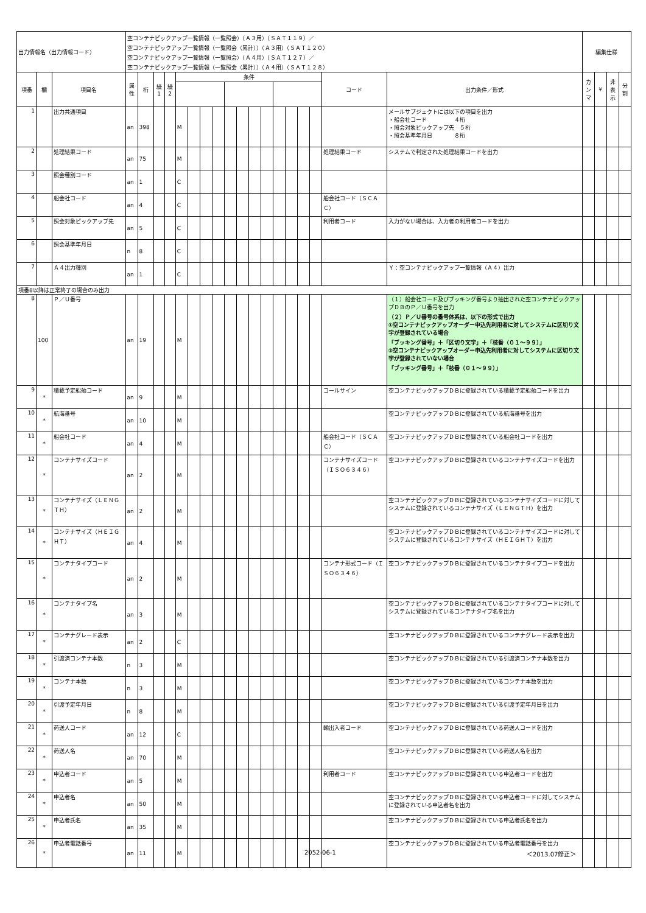| 出力情報名（出力情報コード） | | | 空コンテナピックアップ一覧情報（一覧照会）（Ａ３用）（ＳＡＴ１１９）／ 空コンテナピックアップ一覧情報（一覧照会（累計））（Ａ３用）（ＳＡＴ１２０） 空コンテナピックアップ一覧情報（一覧照会）（Ａ４用）（ＳＡＴ１２７）／ 空コンテナピックアップ一覧情報（一覧照会（累計））（Ａ４用）（ＳＡＴ１２８） | | | | | | | | | | | | | | | | | | 編集仕様 | | | |
| 項番 | 欄 | 項目名 | 属性 | 桁 | 繰1 | 繰2 | 条件 | | | | | | | | | | | | コード | 出力条件／形式 | カンマ | ¥ | 非表示 | 分割 |
| 1 | | 出力共通項目 | an | 398 | | | M | | | | | | | | | | | | | メールサブジェクトには以下の項目を出力 ・船会社コード ４桁 ・照会対象ピックアップ先 ５桁 ・照会基準年月日 ８桁 | | | | |
| 2 | | 処理結果コード | an | 75 | | | M | | | | | | | | | | | | 処理結果コード | システムで判定された処理結果コードを出力 | | | | |
| 3 | | 照会種別コード | an | 1 | | | C | | | | | | | | | | | | | | | | | |
| 4 | | 船会社コード | an | 4 | | | C | | | | | | | | | | | | 船会社コード（ＳＣＡＣ） | | | | | |
| 5 | | 照会対象ピックアップ先 | an | 5 | | | C | | | | | | | | | | | | 利用者コード | 入力がない場合は、入力者の利用者コードを出力 | | | | |
| 6 | | 照会基準年月日 | n | 8 | | | C | | | | | | | | | | | | | | | | | |
| 7 | | Ａ４出力種別 | an | 1 | | | C | | | | | | | | | | | | | Ｙ：空コンテナピックアップ一覧情報（Ａ４）出力 | | | | |
| 項番8以降は正常終了の場合のみ出力 | | | | | | | | | | | | | | | | | | | | | | | | |
| 8 | 100 | Ｐ／Ｕ番号 | an | 19 | | | M | | | | | | | | | | | | | （１）船会社コード及びブッキング番号より抽出された空コンテナピックアップＤＢのＰ／Ｕ番号を出力 （２）Ｐ／Ｕ番号の番号体系は、以下の形式で出力 ①空コンテナピックアップオーダー申込先利用者に対してシステムに区切り文字が登録されている場合 「ブッキング番号」＋「区切り文字」＋「枝番（０１〜９９）」 ②空コンテナピックアップオーダー申込先利用者に対してシステムに区切り文字が登録されていない場合 「ブッキング番号」＋「枝番（０１〜９９）」 | | | | |
| 9 | * | 積載予定船舶コード | an | 9 | | | M | | | | | | | | | | | | コールサイン | 空コンテナピックアップＤＢに登録されている積載予定船舶コードを出力 | | | | |
| 10 | * | 航海番号 | an | 10 | | | M | | | | | | | | | | | | | 空コンテナピックアップＤＢに登録されている航海番号を出力 | | | | |
| 11 | * | 船会社コード | an | 4 | | | M | | | | | | | | | | | | 船会社コード（ＳＣＡＣ） | 空コンテナピックアップＤＢに登録されている船会社コードを出力 | | | | |
| 12 | * | コンテナサイズコード | an | 2 | | | M | | | | | | | | | | | | コンテナサイズコード（ＩＳＯ６３４６） | 空コンテナピックアップＤＢに登録されているコンテナサイズコードを出力 | | | | |
| 13 | * | コンテナサイズ（ＬＥＮＧＴＨ） | an | 2 | | | M | | | | | | | | | | | | | 空コンテナピックアップＤＢに登録されているコンテナサイズコードに対してシステムに登録されているコンテナサイズ（ＬＥＮＧＴＨ）を出力 | | | | |
| 14 | * | コンテナサイズ（ＨＥＩＧＨＴ） | an | 4 | | | M | | | | | | | | | | | | | 空コンテナピックアップＤＢに登録されているコンテナサイズコードに対してシステムに登録されているコンテナサイズ（ＨＥＩＧＨＴ）を出力 | | | | |
| 15 | * | コンテナタイプコード | an | 2 | | | M | | | | | | | | | | | | コンテナ形式コード（ＩＳＯ６３４６） | 空コンテナピックアップＤＢに登録されているコンテナタイプコードを出力 | | | | |
| 16 | * | コンテナタイプ名 | an | 3 | | | M | | | | | | | | | | | | | 空コンテナピックアップＤＢに登録されているコンテナタイプコードに対してシステムに登録されているコンテナタイプ名を出力 | | | | |
| 17 | * | コンテナグレード表示 | an | 2 | | | C | | | | | | | | | | | | | 空コンテナピックアップＤＢに登録されているコンテナグレード表示を出力 | | | | |
| 18 | * | 引渡済コンテナ本数 | n | 3 | | | M | | | | | | | | | | | | | 空コンテナピックアップＤＢに登録されている引渡済コンテナ本数を出力 | | | | |
| 19 | * | コンテナ本数 | n | 3 | | | M | | | | | | | | | | | | | 空コンテナピックアップＤＢに登録されているコンテナ本数を出力 | | | | |
| 20 | * | 引渡予定年月日 | n | 8 | | | M | | | | | | | | | | | | | 空コンテナピックアップＤＢに登録されている引渡予定年月日を出力 | | | | |
| 21 | * | 荷送人コード | an | 12 | | | C | | | | | | | | | | | | 輸出入者コード | 空コンテナピックアップＤＢに登録されている荷送人コードを出力 | | | | |
| 22 | * | 荷送人名 | an | 70 | | | M | | | | | | | | | | | | | 空コンテナピックアップＤＢに登録されている荷送人名を出力 | | | | |
| 23 | * | 申込者コード | an | 5 | | | M | | | | | | | | | | | | 利用者コード | 空コンテナピックアップＤＢに登録されている申込者コードを出力 | | | | |
| 24 | * | 申込者名 | an | 50 | | | M | | | | | | | | | | | | | 空コンテナピックアップＤＢに登録されている申込者コードに対してシステムに登録されている申込者名を出力 | | | | |
| 25 | * | 申込者氏名 | an | 35 | | | M | | | | | | | | | | | | | 空コンテナピックアップＤＢに登録されている申込者氏名を出力 | | | | |
| 26 | * | 申込者電話番号 | an | 11 | | | M | | | | | | | | | | | | | 空コンテナピックアップＤＢに登録されている申込者電話番号を出力 | | | | |
2052-06-1 ＜2013.07修正＞